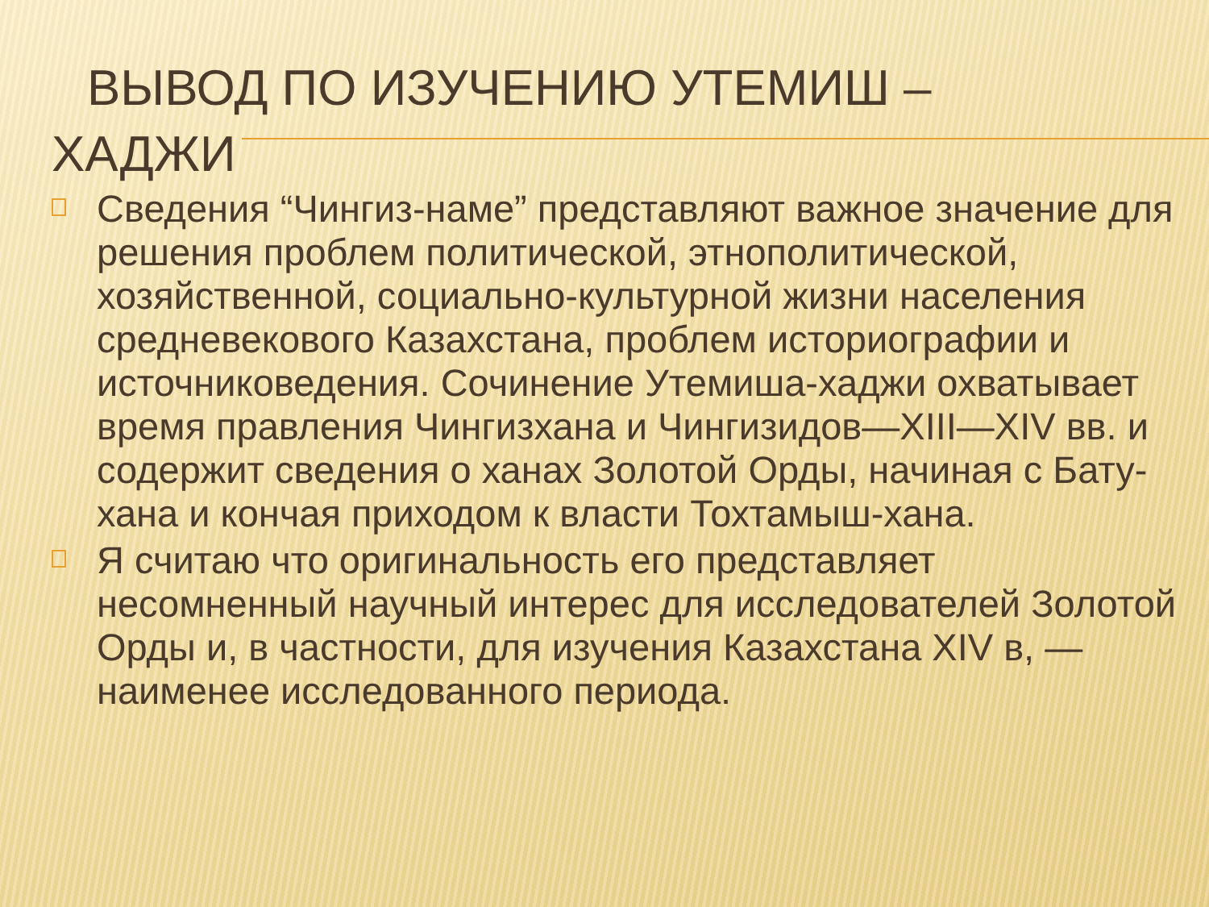ВЫВОД ПО ИЗУЧЕНИЮ УТЕМИШ –
ХАДЖИ
Сведения “Чингиз-наме” представляют важное значение для решения проблем политической, этнополитической, хозяйственной, социально-культурной жизни населения средневекового Казахстана, проблем историографии и источниковедения. Сочинение Утемиша-хаджи охватывает время правления Чингизхана и Чингизидов—XIII—XIV вв. и содержит сведения о ханах Золотой Орды, начиная с Бату-хана и кончая приходом к власти Тохтамыш-хана.
Я считаю что оригинальность его представляет несомненный научный интерес для исследователей Золотой Орды и, в частности, для изучения Казахстана XIV в, — наименее исследованного периода.